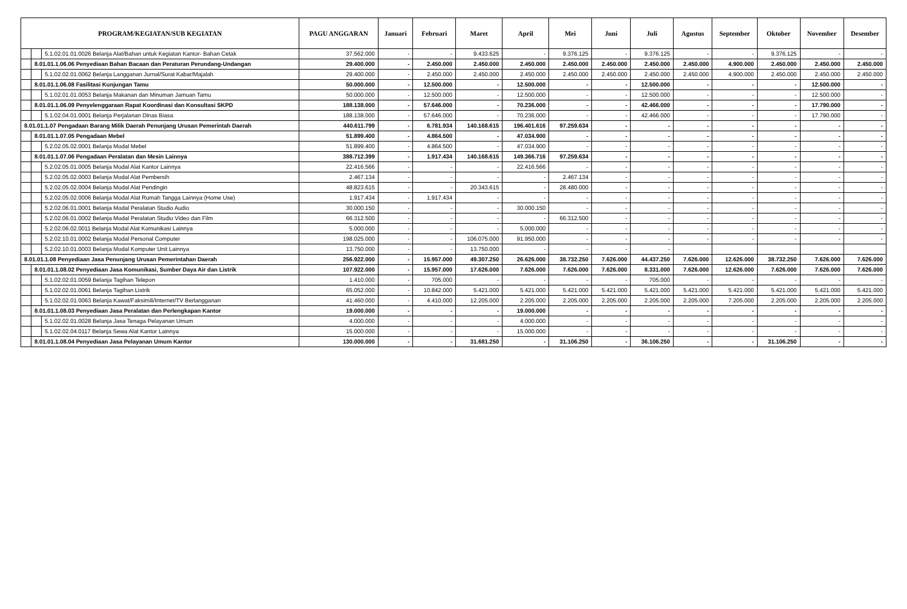| PROGRAM/KEGIATAN/SUB KEGIATAN | | | PAGU ANGGARAN | Januari | Februari | Maret | April | Mei | Juni | Juli | Agustus | September | Oktober | November | Desember |
| --- | --- | --- | --- | --- | --- | --- | --- | --- | --- | --- | --- | --- | --- | --- | --- |
| | | 5.1.02.01.01.0026 Belanja Alat/Bahan untuk Kegiatan Kantor- Bahan Cetak | 37.562.000 | - | - | 9.433.625 | - | 9.376.125 | - | 9.376.125 | - | - | 9.376.125 | - | - |
| | 8.01.01.1.06.06 Penyediaan Bahan Bacaan dan Peraturan Perundang-Undangan | | 29.400.000 | - | 2.450.000 | 2.450.000 | 2.450.000 | 2.450.000 | 2.450.000 | 2.450.000 | 2.450.000 | 4.900.000 | 2.450.000 | 2.450.000 | 2.450.000 |
| | | 5.1.02.02.01.0062 Belanja Langganan Jurnal/Surat Kabar/Majalah | 29.400.000 | - | 2.450.000 | 2.450.000 | 2.450.000 | 2.450.000 | 2.450.000 | 2.450.000 | 2.450.000 | 4.900.000 | 2.450.000 | 2.450.000 | 2.450.000 |
| | 8.01.01.1.06.08 Fasilitasi Kunjungan Tamu | | 50.000.000 | - | 12.500.000 | - | 12.500.000 | - | - | 12.500.000 | - | - | - | 12.500.000 | - |
| | | 5.1.02.01.01.0053 Belanja Makanan dan Minuman Jamuan Tamu | 50.000.000 | - | 12.500.000 | - | 12.500.000 | - | - | 12.500.000 | - | - | - | 12.500.000 | - |
| | 8.01.01.1.06.09 Penyelenggaraan Rapat Koordinasi dan Konsultasi SKPD | | 188.138.000 | - | 57.646.000 | - | 70.236.000 | - | - | 42.466.000 | - | - | - | 17.790.000 | - |
| | | 5.1.02.04.01.0001 Belanja Perjalanan Dinas Biasa | 188.138.000 | - | 57.646.000 | - | 70.236.000 | - | - | 42.466.000 | - | - | - | 17.790.000 | - |
| 8.01.01.1.07 Pengadaan Barang Milik Daerah Penunjang Urusan Pemerintah Daerah | | | 440.611.799 | - | 6.781.934 | 140.168.615 | 196.401.616 | 97.259.634 | - | - | - | - | - | - | - |
| | 8.01.01.1.07.05 Pengadaan Mebel | | 51.899.400 | - | 4.864.500 | - | 47.034.900 | - | - | - | - | - | - | - | - |
| | | 5.2.02.05.02.0001 Belanja Modal Mebel | 51.899.400 | - | 4.864.500 | - | 47.034.900 | - | - | - | - | - | - | - | - |
| | 8.01.01.1.07.06 Pengadaan Peralatan dan Mesin Lainnya | | 388.712.399 | - | 1.917.434 | 140.168.615 | 149.366.716 | 97.259.634 | - | - | - | - | - | - | - |
| | | 5.2.02.05.01.0005 Belanja Modal Alat Kantor Lainnya | 22.416.566 | - | - | - | 22.416.566 | - | - | - | - | - | - | - | - |
| | | 5.2.02.05.02.0003 Belanja Modal Alat Pembersih | 2.467.134 | - | - | - | - | 2.467.134 | - | - | - | - | - | - | - |
| | | 5.2.02.05.02.0004 Belanja Modal Alat Pendingin | 48.823.615 | - | - | 20.343.615 | - | 28.480.000 | - | - | - | - | - | - | - |
| | | 5.2.02.05.02.0006 Belanja Modal Alat Rumah Tangga Lainnya (Home Use) | 1.917.434 | - | 1.917.434 | - | - | - | - | - | - | - | - | - | - |
| | | 5.2.02.06.01.0001 Belanja Modal Peralatan Studio Audio | 30.000.150 | - | - | - | 30.000.150 | - | - | - | - | - | - | - | - |
| | | 5.2.02.06.01.0002 Belanja Modal Peralatan Studio Video dan Film | 66.312.500 | - | - | - | - | 66.312.500 | - | - | - | - | - | - | - |
| | | 5.2.02.06.02.0011 Belanja Modal Alat Komunikasi Lainnya | 5.000.000 | - | - | - | 5.000.000 | - | - | - | - | - | - | - | - |
| | | 5.2.02.10.01.0002 Belanja Modal Personal Computer | 198.025.000 | - | - | 106.075.000 | 91.950.000 | - | - | - | - | - | - | - | - |
| | | 5.2.02.10.01.0003 Belanja Modal Komputer Unit Lainnya | 13.750.000 | - | - | 13.750.000 | - | - | - | - | | | | | |
| 8.01.01.1.08 Penyediaan Jasa Penunjang Urusan Pemerintahan Daerah | | | 256.922.000 | - | 15.957.000 | 49.307.250 | 26.626.000 | 38.732.250 | 7.626.000 | 44.437.250 | 7.626.000 | 12.626.000 | 38.732.250 | 7.626.000 | 7.626.000 |
| | 8.01.01.1.08.02 Penyediaan Jasa Komunikasi, Sumber Daya Air dan Listrik | | 107.922.000 | - | 15.957.000 | 17.626.000 | 7.626.000 | 7.626.000 | 7.626.000 | 8.331.000 | 7.626.000 | 12.626.000 | 7.626.000 | 7.626.000 | 7.626.000 |
| | | 5.1.02.02.01.0059 Belanja Tagihan Telepon | 1.410.000 | - | 705.000 | - | - | - | - | 705.000 | - | - | - | - | - |
| | | 5.1.02.02.01.0061 Belanja Tagihan Listrik | 65.052.000 | - | 10.842.000 | 5.421.000 | 5.421.000 | 5.421.000 | 5.421.000 | 5.421.000 | 5.421.000 | 5.421.000 | 5.421.000 | 5.421.000 | 5.421.000 |
| | | 5.1.02.02.01.0063 Belanja Kawat/Faksimili/Internet/TV Berlangganan | 41.460.000 | - | 4.410.000 | 12.205.000 | 2.205.000 | 2.205.000 | 2.205.000 | 2.205.000 | 2.205.000 | 7.205.000 | 2.205.000 | 2.205.000 | 2.205.000 |
| | 8.01.01.1.08.03 Penyediaan Jasa Peralatan dan Perlengkapan Kantor | | 19.000.000 | - | - | - | 19.000.000 | - | - | - | - | - | - | - | - |
| | | 5.1.02.02.01.0028 Belanja Jasa Tenaga Pelayanan Umum | 4.000.000 | - | - | - | 4.000.000 | - | - | - | - | - | - | - | - |
| | | 5.1.02.02.04.0117 Belanja Sewa Alat Kantor Lainnya | 15.000.000 | - | - | - | 15.000.000 | - | - | - | - | - | - | - | - |
| | 8.01.01.1.08.04 Penyediaan Jasa Pelayanan Umum Kantor | | 130.000.000 | - | - | 31.681.250 | - | 31.106.250 | - | 36.106.250 | - | - | 31.106.250 | - | - |